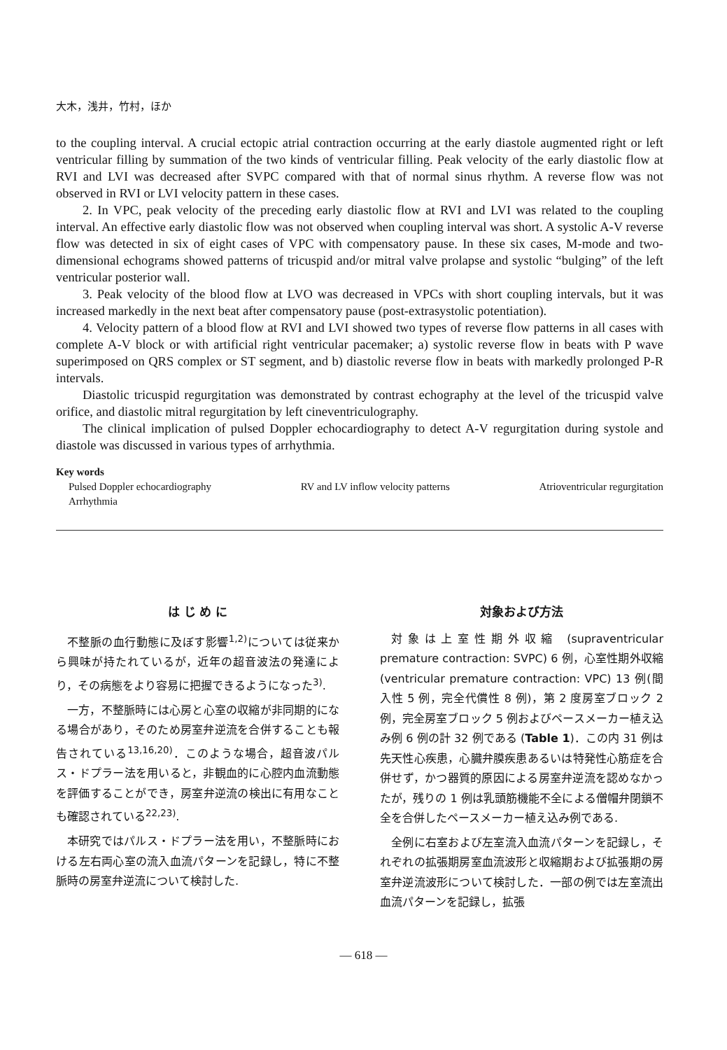大木，浅井，竹村，ほか
to the coupling interval. A crucial ectopic atrial contraction occurring at the early diastole augmented right or left ventricular filling by summation of the two kinds of ventricular filling. Peak velocity of the early diastolic flow at RVI and LVI was decreased after SVPC compared with that of normal sinus rhythm. A reverse flow was not observed in RVI or LVI velocity pattern in these cases.
2. In VPC, peak velocity of the preceding early diastolic flow at RVI and LVI was related to the coupling interval. An effective early diastolic flow was not observed when coupling interval was short. A systolic A-V reverse flow was detected in six of eight cases of VPC with compensatory pause. In these six cases, M-mode and two-dimensional echograms showed patterns of tricuspid and/or mitral valve prolapse and systolic “bulging” of the left ventricular posterior wall.
3. Peak velocity of the blood flow at LVO was decreased in VPCs with short coupling intervals, but it was increased markedly in the next beat after compensatory pause (post-extrasystolic potentiation).
4. Velocity pattern of a blood flow at RVI and LVI showed two types of reverse flow patterns in all cases with complete A-V block or with artificial right ventricular pacemaker; a) systolic reverse flow in beats with P wave superimposed on QRS complex or ST segment, and b) diastolic reverse flow in beats with markedly prolonged P-R intervals.
Diastolic tricuspid regurgitation was demonstrated by contrast echography at the level of the tricuspid valve orifice, and diastolic mitral regurgitation by left cineventriculography.
The clinical implication of pulsed Doppler echocardiography to detect A-V regurgitation during systole and diastole was discussed in various types of arrhythmia.
Key words
Pulsed Doppler echocardiography RV and LV inflow velocity patterns Atrioventricular regurgitation
Arrhythmia
は じ め に
不整脈の血行動態に及ぼす影響<sup>1,2)</sup>については従来から興味が持たれているが，近年の超音波法の発達により，その病態をより容易に把握できるようになった<sup>3)</sup>.
一方，不整脈時には心房と心室の収縮が非同期的になる場合があり，そのため房室弁逆流を合併することも報告されている<sup>13,16,20)</sup>．このような場合，超音波パルス・ドプラー法を用いると，非観血的に心腔内血流動態を評価することができ，房室弁逆流の検出に有用なことも確認されている<sup>22,23)</sup>.
本研究ではパルス・ドプラー法を用い，不整脈時における左右両心室の流入血流パターンを記録し，特に不整脈時の房室弁逆流について検討した.
対象および方法
対象は上室性期外収縮 (supraventricular premature contraction: SVPC) 6 例，心室性期外収縮 (ventricular premature contraction: VPC) 13 例(間入性 5 例，完全代償性 8 例)，第 2 度房室ブロック 2 例，完全房室ブロック 5 例およびペースメーカー植え込み例 6 例の計 32 例である (Table 1)．この内 31 例は先天性心疾患，心臓弁膜疾患あるいは特発性心筋症を合併せず，かつ器質的原因による房室弁逆流を認めなかったが，残りの 1 例は乳頭筋機能不全による僧帽弁閉鎖不全を合併したペースメーカー植え込み例である.
全例に右室および左室流入血流パターンを記録し，それぞれの拡張期房室血流波形と収縮期および拡張期の房室弁逆流波形について検討した．一部の例では左室流出血流パターンを記録し，拡張
— 618 —